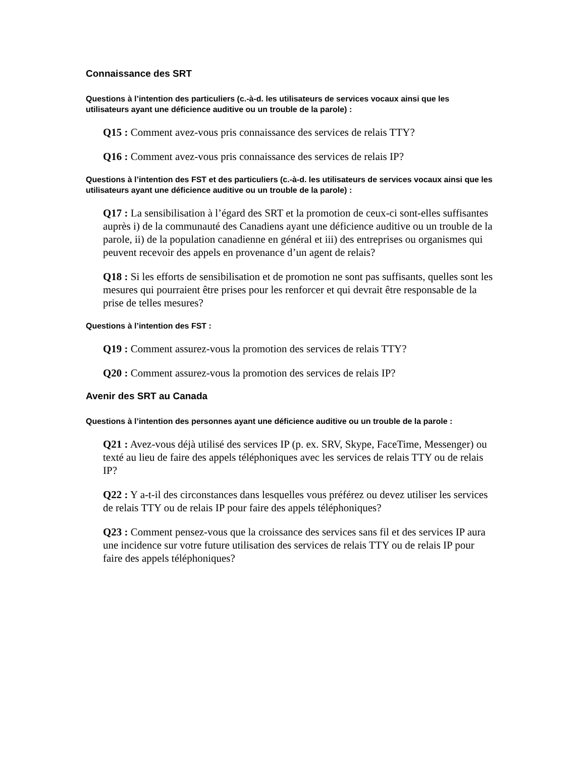Connaissance des SRT
Questions à l’intention des particuliers (c.-à-d. les utilisateurs de services vocaux ainsi que les utilisateurs ayant une déficience auditive ou un trouble de la parole) :
Q15 : Comment avez-vous pris connaissance des services de relais TTY?
Q16 : Comment avez-vous pris connaissance des services de relais IP?
Questions à l’intention des FST et des particuliers (c.-à-d. les utilisateurs de services vocaux ainsi que les utilisateurs ayant une déficience auditive ou un trouble de la parole) :
Q17 : La sensibilisation à l’égard des SRT et la promotion de ceux-ci sont-elles suffisantes auprès i) de la communauté des Canadiens ayant une déficience auditive ou un trouble de la parole, ii) de la population canadienne en général et iii) des entreprises ou organismes qui peuvent recevoir des appels en provenance d’un agent de relais?
Q18 : Si les efforts de sensibilisation et de promotion ne sont pas suffisants, quelles sont les mesures qui pourraient être prises pour les renforcer et qui devrait être responsable de la prise de telles mesures?
Questions à l’intention des FST :
Q19 : Comment assurez-vous la promotion des services de relais TTY?
Q20 : Comment assurez-vous la promotion des services de relais IP?
Avenir des SRT au Canada
Questions à l’intention des personnes ayant une déficience auditive ou un trouble de la parole :
Q21 : Avez-vous déjà utilisé des services IP (p. ex. SRV, Skype, FaceTime, Messenger) ou texté au lieu de faire des appels téléphoniques avec les services de relais TTY ou de relais IP?
Q22 : Y a-t-il des circonstances dans lesquelles vous préférez ou devez utiliser les services de relais TTY ou de relais IP pour faire des appels téléphoniques?
Q23 : Comment pensez-vous que la croissance des services sans fil et des services IP aura une incidence sur votre future utilisation des services de relais TTY ou de relais IP pour faire des appels téléphoniques?